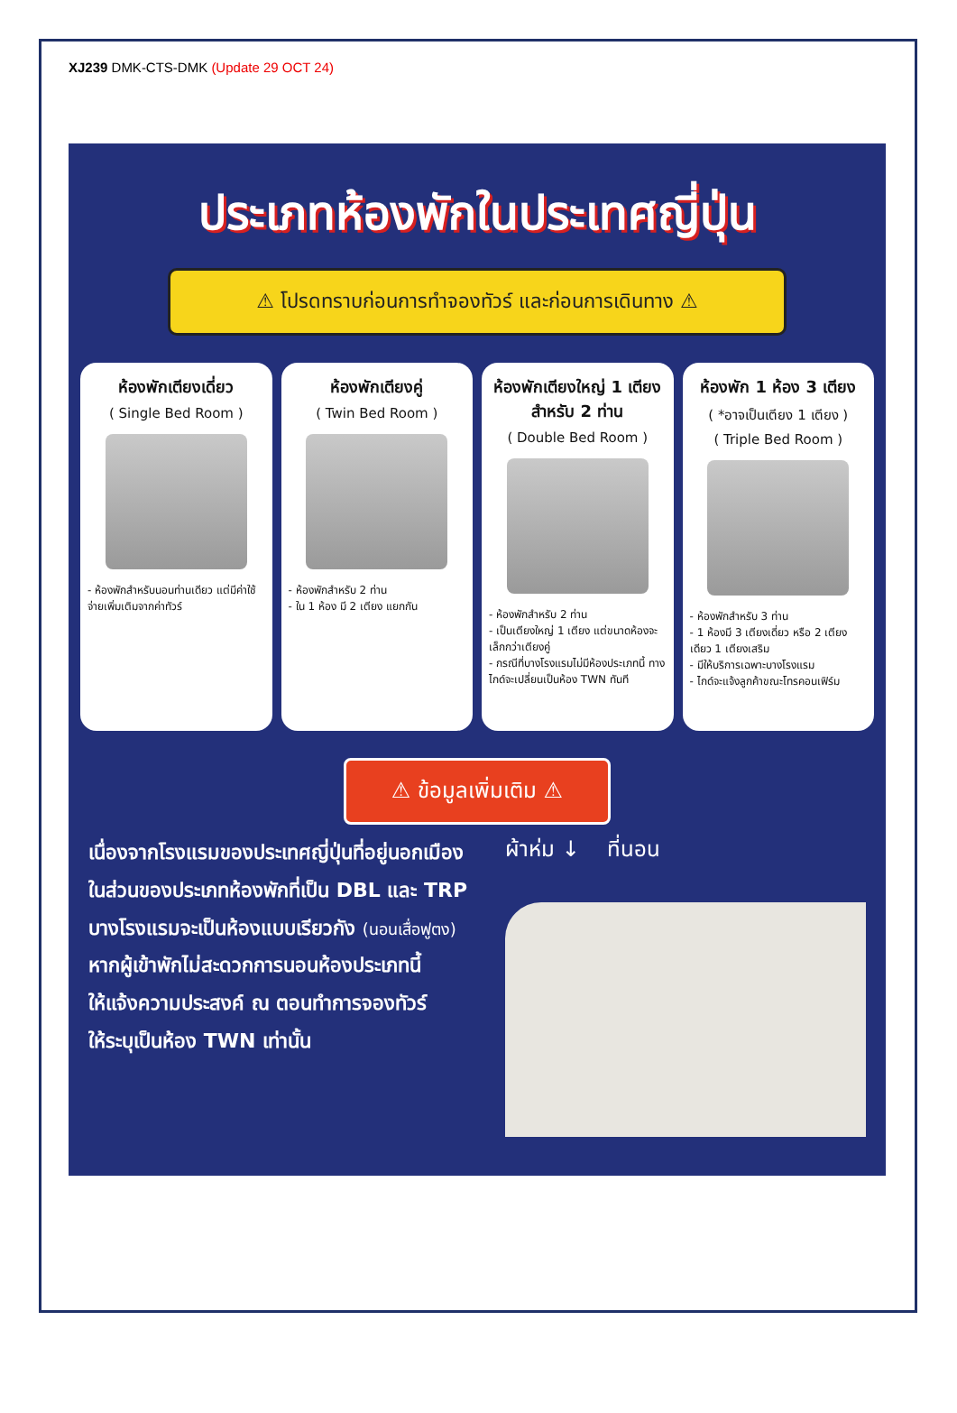XJ239 DMK-CTS-DMK (Update 29 OCT 24)
ประเภทห้องพักในประเทศญี่ปุ่น
⚠ โปรดทราบก่อนการทำจองทัวร์ และก่อนการเดินทาง ⚠
ห้องพักเตียงเดี่ยว
( Single Bed Room )
- ห้องพักสำหรับนอนท่านเดียว แต่มีค่าใช้จ่ายเพิ่มเติมจากค่าทัวร์
ห้องพักเตียงคู่
( Twin Bed Room )
- ห้องพักสำหรับ 2 ท่าน
- ใน 1 ห้อง มี 2 เตียง แยกกัน
ห้องพักเตียงใหญ่ 1 เตียง สำหรับ 2 ท่าน
( Double Bed Room )
- ห้องพักสำหรับ 2 ท่าน
- เป็นเตียงใหญ่ 1 เตียง แต่ขนาดห้องจะเล็กกว่าเตียงคู่
- กรณีที่บางโรงแรมไม่มีห้องประเภทนี้ ทางไกด์จะเปลี่ยนเป็นห้อง TWN ทันที
ห้องพัก 1 ห้อง 3 เตียง
( *อาจเป็นเตียง 1 เตียง )
( Triple Bed Room )
- ห้องพักสำหรับ 3 ท่าน
- 1 ห้องมี 3 เตียงเดี่ยว หรือ 2 เตียงเดียว 1 เตียงเสริม
- มีให้บริการเฉพาะบางโรงแรม
- ไกด์จะแจ้งลูกค้าขณะโทรคอนเฟิร์ม
⚠ ข้อมูลเพิ่มเติม ⚠
เนื่องจากโรงแรมของประเทศญี่ปุ่นที่อยู่นอกเมือง
ในส่วนของประเภทห้องพักที่เป็น DBL และ TRP
บางโรงแรมจะเป็นห้องแบบเรียวกัง (นอนเสื่อฟูตง)
หากผู้เข้าพักไม่สะดวกการนอนห้องประเภทนี้
ให้แจ้งความประสงค์ ณ ตอนทำการจองทัวร์
ให้ระบุเป็นห้อง TWN เท่านั้น
ผ้าห่ม ↓ ที่นอน